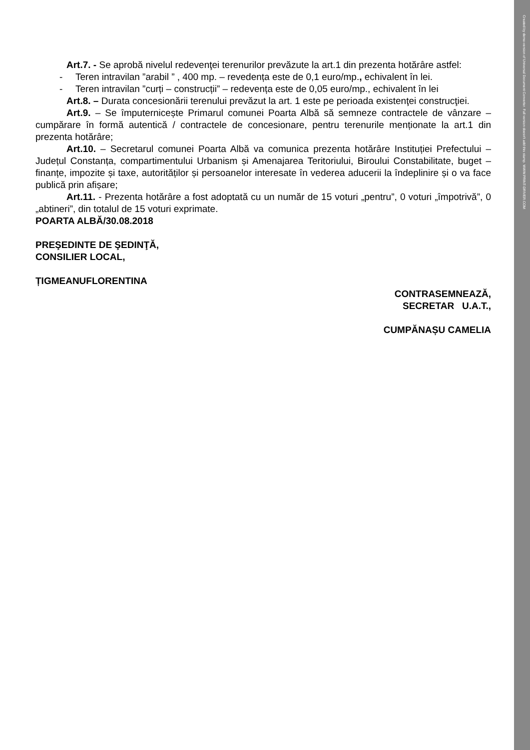Created by demo-version of Universal Document Converter. Full version doesn't add this stamp. WWW.PRINT-DRIVER.COM
Art.7. - Se aprobă nivelul redevenţei terenurilor prevăzute la art.1 din prezenta hotărâre astfel:
- Teren intravilan ”arabil ” , 400 mp. – revedența este de 0,1 euro/mp., echivalent în lei.
- Teren intravilan ”curți – construcții” – redevența este de 0,05 euro/mp., echivalent în lei
Art.8. – Durata concesionării terenului prevăzut la art. 1 este pe perioada existenţei construcţiei.
Art.9. – Se împuternicește Primarul comunei Poarta Albă să semneze contractele de vânzare – cumpărare în formă autentică / contractele de concesionare, pentru terenurile menționate la art.1 din prezenta hotărâre;
Art.10. – Secretarul comunei Poarta Albă va comunica prezenta hotărâre Instituției Prefectului – Județul Constanța, compartimentului Urbanism și Amenajarea Teritoriului, Biroului Constabilitate, buget – finanțe, impozite și taxe, autorităților și persoanelor interesate în vederea aducerii la îndeplinire și o va face publică prin afișare;
Art.11. - Prezenta hotărâre a fost adoptată cu un număr de 15 voturi „pentru”, 0 voturi „împotrivă”, 0 „abtineri”, din totalul de 15 voturi exprimate.
POARTA ALBĂ/30.08.2018
PREŞEDINTE DE ŞEDINŢĂ,
CONSILIER LOCAL,
ȚIGMEANUFLORENTINA
CONTRASEMNEAZĂ,
SECRETAR U.A.T.,
CUMPĂNAȘU CAMELIA